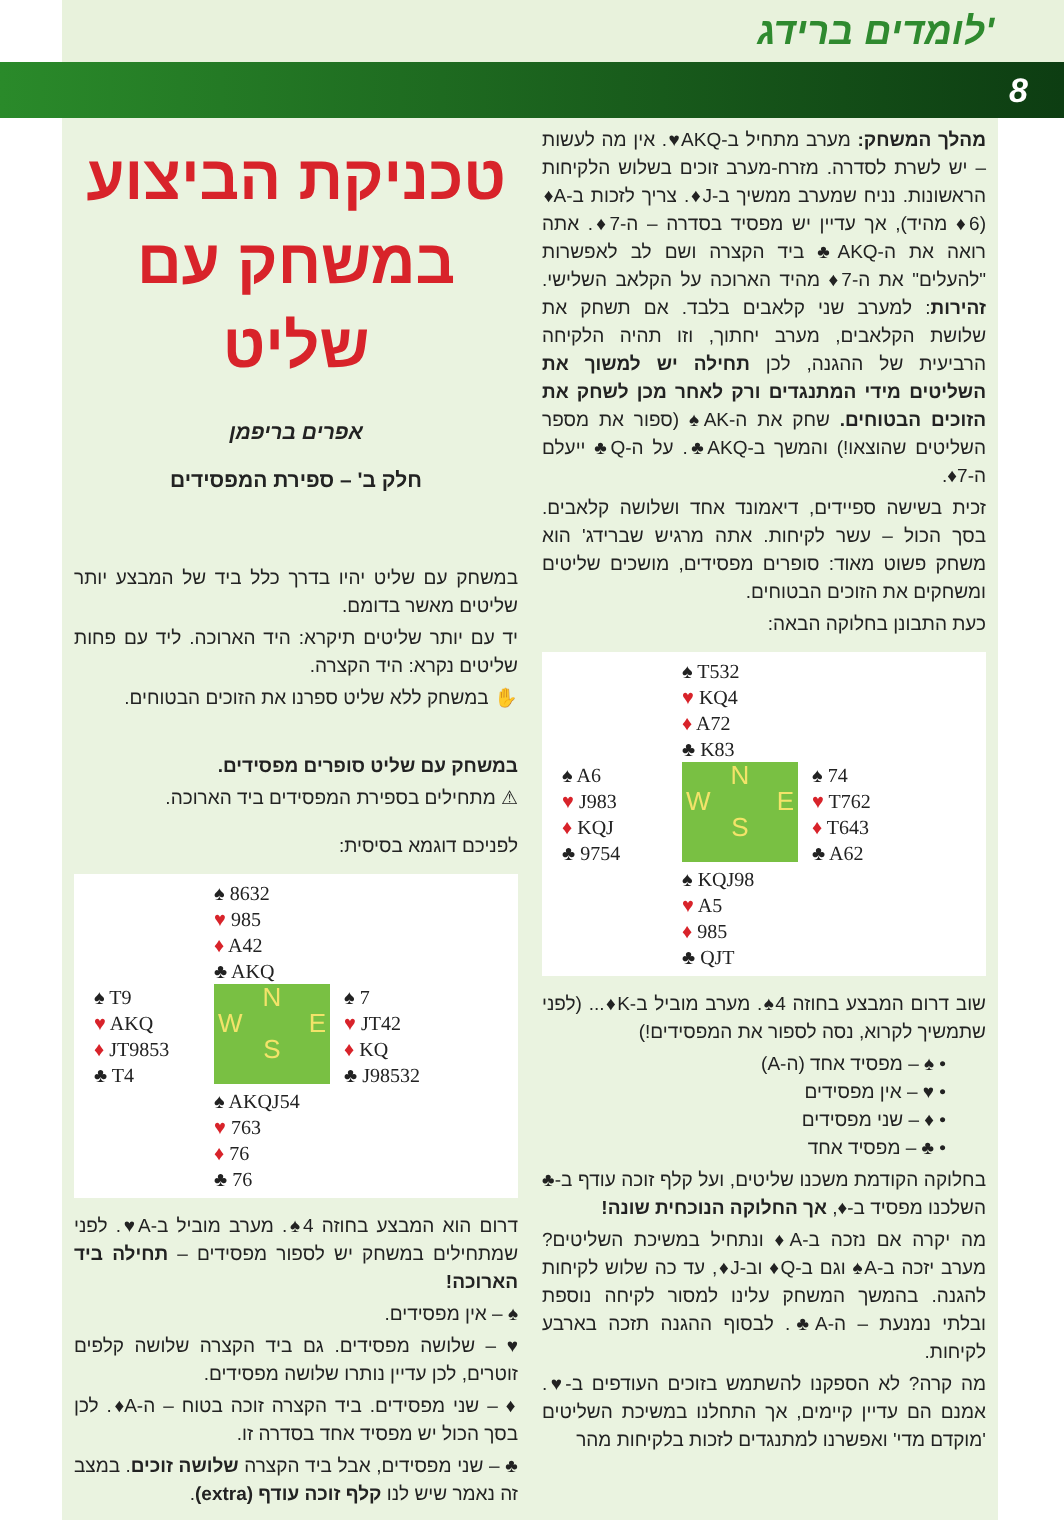לומדים ברידג'
8
טכניקת הביצוע במשחק עם שליט
אפרים בריפמן
חלק ב' – ספירת המפסידים
במשחק עם שליט יהיו בדרך כלל ביד של המבצע יותר שליטים מאשר בדומם.
יד עם יותר שליטים תיקרא: היד הארוכה. ליד עם פחות שליטים נקרא: היד הקצרה.
✋ במשחק ללא שליט ספרנו את הזוכים הבטוחים.
במשחק עם שליט סופרים מפסידים.
⚠ מתחילים בספירת המפסידים ביד הארוכה.
לפניכם דוגמא בסיסית:
♠ 8632
♥ 985
♦ A42
♣ AKQ
♠ T9
♥ AKQ
♦ JT9853
♣ T4
N
W E
S
♠ 7
♥ JT42
♦ KQ
♣ J98532
♠ AKQJ54
♥ 763
♦ 76
♣ 76
דרום הוא המבצע בחוזה 4♠. מערב מוביל ב-A♥. לפני שמתחילים במשחק יש לספור מפסידים – תחילה ביד הארוכה!
♠ – אין מפסידים.
♥ – שלושה מפסידים. גם ביד הקצרה שלושה קלפים זוטרים, לכן עדיין נותרו שלושה מפסידים.
♦ – שני מפסידים. ביד הקצרה זוכה בטוח – ה-A♦. לכן בסך הכול יש מפסיד אחד בסדרה זו.
♣ – שני מפסידים, אבל ביד הקצרה שלושה זוכים. במצב זה נאמר שיש לנו קלף זוכה עודף (extra).
מהלך המשחק: מערב מתחיל ב-AKQ♥. אין מה לעשות – יש לשרת לסדרה. מזרח-מערב זוכים בשלוש הלקיחות הראשונות. נניח שמערב ממשיך ב-J♦. צריך לזכות ב-A♦ (6♦ מהיד), אך עדיין יש מפסיד בסדרה – ה-7♦. אתה רואה את ה-AKQ♣ ביד הקצרה ושם לב לאפשרות "להעלים" את ה-7♦ מהיד הארוכה על הקלאב השלישי. זהירות: למערב שני קלאבים בלבד. אם תשחק את שלושת הקלאבים, מערב יחתוך, וזו תהיה הלקיחה הרביעית של ההגנה, לכן תחילה יש למשוך את השליטים מידי המתנגדים ורק לאחר מכן לשחק את הזוכים הבטוחים. שחק את ה-AK♠ (ספור את מספר השליטים שהוצאו!) והמשך ב-AKQ♣. על ה-Q♣ ייעלם ה-7♦.
זכית בשישה ספיידים, דיאמונד אחד ושלושה קלאבים. בסך הכול – עשר לקיחות. אתה מרגיש שברידג' הוא משחק פשוט מאוד: סופרים מפסידים, מושכים שליטים ומשחקים את הזוכים הבטוחים.
כעת התבונן בחלוקה הבאה:
♠ T532
♥ KQ4
♦ A72
♣ K83
♠ A6
♥ J983
♦ KQJ
♣ 9754
N
W E
S
♠ 74
♥ T762
♦ T643
♣ A62
♠ KQJ98
♥ A5
♦ 985
♣ QJT
שוב דרום המבצע בחוזה 4♠. מערב מוביל ב-K♦... (לפני שתמשיך לקרוא, נסה לספור את המפסידים!)
• ♠ – מפסיד אחד (ה-A)
• ♥ – אין מפסידים
• ♦ – שני מפסידים
• ♣ – מפסיד אחד
בחלוקה הקודמת משכנו שליטים, ועל קלף זוכה עודף ב-♣ השלכנו מפסיד ב-♦, אך החלוקה הנוכחית שונה!
מה יקרה אם נזכה ב-A♦ ונתחיל במשיכת השליטים? מערב יזכה ב-A♠ וגם ב-Q♦ וב-J♦, עד כה שלוש לקיחות להגנה. בהמשך המשחק עלינו למסור לקיחה נוספת ובלתי נמנעת – ה-A♣. לבסוף ההגנה תזכה בארבע לקיחות.
מה קרה? לא הספקנו להשתמש בזוכים העודפים ב-♥. אמנם הם עדיין קיימים, אך התחלנו במשיכת השליטים 'מוקדם מדי' ואפשרנו למתנגדים לזכות בלקיחות מהר